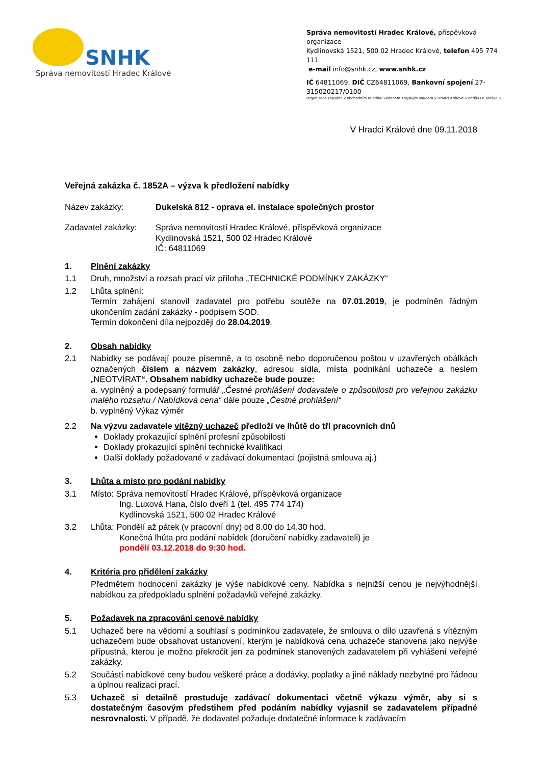SNHK
Správa nemovitostí Hradec Králové
Správa nemovitostí Hradec Králové, příspěvková organizace
Kydlinovská 1521, 500 02 Hradec Králové, telefon 495 774 111
e-mail info@snhk.cz, www.snhk.cz
IČ 64811069, DIČ CZ64811069, Bankovní spojení 27-315020217/0100
Organizace zapsána v obchodním rejstříku vedeném Krajským soudem v Hradci Králové v oddílu Pr, vložka 51
V Hradci Králové dne 09.11.2018
Veřejná zakázka č. 1852A – výzva k předložení nabídky
Název zakázky: Dukelská 812 - oprava el. instalace společných prostor
Zadavatel zakázky:
Správa nemovitostí Hradec Králové, příspěvková organizace
Kydlinovská 1521, 500 02 Hradec Králové
IČ: 64811069
1. Plnění zakázky
1.1 Druh, množství a rozsah prací viz příloha „TECHNICKÉ PODMÍNKY ZAKÁZKY“
1.2 Lhůta splnění:
Termín zahájení stanovil zadavatel pro potřebu soutěže na 07.01.2019, je podmíněn řádným ukončením zadání zakázky - podpisem SOD.
Termín dokončení díla nejpozději do 28.04.2019.
2. Obsah nabídky
2.1 Nabídky se podávají pouze písemně, a to osobně nebo doporučenou poštou v uzavřených obálkách označených číslem a názvem zakázky, adresou sídla, místa podnikání uchazeče a heslem „NEOTVÍRAT“. Obsahem nabídky uchazeče bude pouze:
a. vyplněný a podepsaný formulář „Čestné prohlášení dodavatele o způsobilosti pro veřejnou zakázku malého rozsahu / Nabídková cena“ dále pouze „Čestné prohlášení“
b. vyplněný Výkaz výměr
2.2 Na výzvu zadavatele vítězný uchazeč předloží ve lhůtě do tří pracovních dnů
Doklady prokazující splnění profesní způsobilosti
Doklady prokazující splnění technické kvalifikaci
Další doklady požadované v zadávací dokumentaci (pojistná smlouva aj.)
3. Lhůta a místo pro podání nabídky
3.1 Místo: Správa nemovitostí Hradec Králové, příspěvková organizace
Ing. Luxová Hana, číslo dveří 1 (tel. 495 774 174)
Kydlinovská 1521, 500 02 Hradec Králové
3.2 Lhůta: Pondělí až pátek (v pracovní dny) od 8.00 do 14.30 hod.
Konečná lhůta pro podání nabídek (doručení nabídky zadavateli) je
pondělí 03.12.2018 do 9:30 hod.
4. Kritéria pro přidělení zakázky
Předmětem hodnocení zakázky je výše nabídkové ceny. Nabídka s nejnižší cenou je nejvýhodnější nabídkou za předpokladu splnění požadavků veřejné zakázky.
5. Požadavek na zpracování cenové nabídky
5.1 Uchazeč bere na vědomí a souhlasí s podmínkou zadavatele, že smlouva o dílo uzavřená s vítězným uchazečem bude obsahovat ustanovení, kterým je nabídková cena uchazeče stanovena jako nejvýše přípustná, kterou je možno překročit jen za podmínek stanovených zadavatelem při vyhlášení veřejné zakázky.
5.2 Součástí nabídkové ceny budou veškeré práce a dodávky, poplatky a jiné náklady nezbytné pro řádnou a úplnou realizaci prací.
5.3 Uchazeč si detailně prostuduje zadávací dokumentaci včetně výkazu výměr, aby si s dostatečným časovým předstihem před podáním nabídky vyjasnil se zadavatelem případné nesrovnalosti. V případě, že dodavatel požaduje dodatečné informace k zadávacím